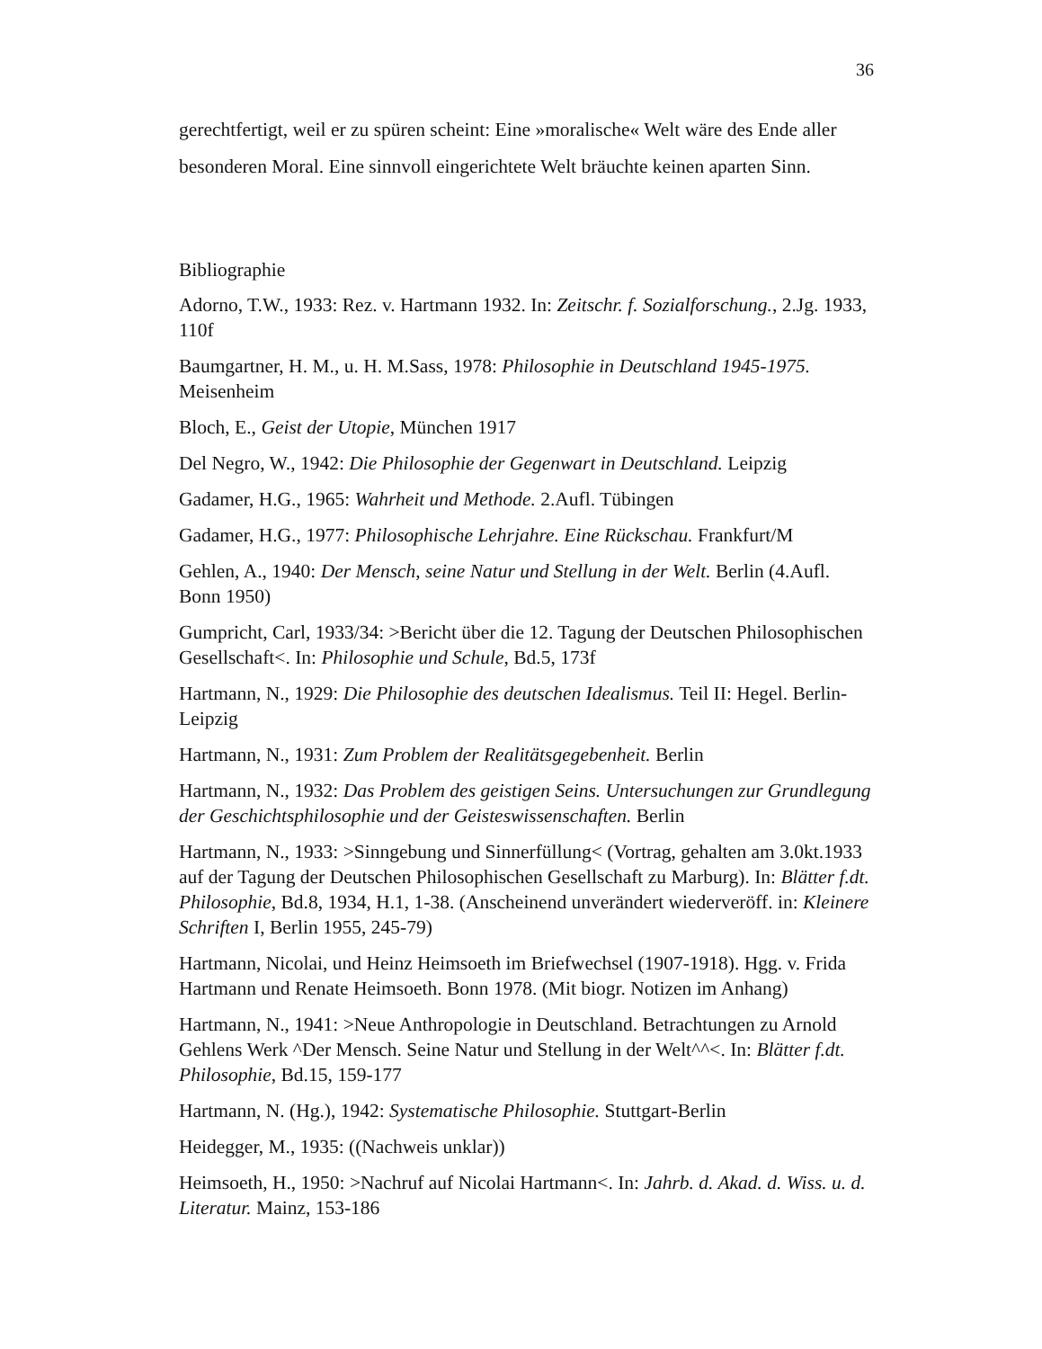36
gerechtfertigt, weil er zu spüren scheint: Eine »moralische« Welt wäre des Ende aller besonderen Moral. Eine sinnvoll eingerichtete Welt bräuchte keinen aparten Sinn.
Bibliographie
Adorno, T.W., 1933: Rez. v. Hartmann 1932. In: Zeitschr. f. Sozialforschung., 2.Jg. 1933, 110f
Baumgartner, H. M., u. H. M.Sass, 1978: Philosophie in Deutschland 1945-1975. Meisenheim
Bloch, E., Geist der Utopie, München 1917
Del Negro, W., 1942: Die Philosophie der Gegenwart in Deutschland. Leipzig
Gadamer, H.G., 1965: Wahrheit und Methode. 2.Aufl. Tübingen
Gadamer, H.G., 1977: Philosophische Lehrjahre. Eine Rückschau. Frankfurt/M
Gehlen, A., 1940: Der Mensch, seine Natur und Stellung in der Welt. Berlin (4.Aufl. Bonn 1950)
Gumpricht, Carl, 1933/34: >Bericht über die 12. Tagung der Deutschen Philosophischen Gesellschaft<. In: Philosophie und Schule, Bd.5, 173f
Hartmann, N., 1929: Die Philosophie des deutschen Idealismus. Teil II: Hegel. Berlin-Leipzig
Hartmann, N., 1931: Zum Problem der Realitätsgegebenheit. Berlin
Hartmann, N., 1932: Das Problem des geistigen Seins. Untersuchungen zur Grundlegung der Geschichtsphilosophie und der Geisteswissenschaften. Berlin
Hartmann, N., 1933: >Sinngebung und Sinnerfüllung< (Vortrag, gehalten am 3.0kt.1933 auf der Tagung der Deutschen Philosophischen Gesellschaft zu Marburg). In: Blätter f.dt. Philosophie, Bd.8, 1934, H.1, 1-38. (Anscheinend unverändert wiederveröff. in: Kleinere Schriften I, Berlin 1955, 245-79)
Hartmann, Nicolai, und Heinz Heimsoeth im Briefwechsel (1907-1918). Hgg. v. Frida Hartmann und Renate Heimsoeth. Bonn 1978. (Mit biogr. Notizen im Anhang)
Hartmann, N., 1941: >Neue Anthropologie in Deutschland. Betrachtungen zu Arnold Gehlens Werk ^Der Mensch. Seine Natur und Stellung in der Welt^^<. In: Blätter f.dt. Philosophie, Bd.15, 159-177
Hartmann, N. (Hg.), 1942: Systematische Philosophie. Stuttgart-Berlin
Heidegger, M., 1935: ((Nachweis unklar))
Heimsoeth, H., 1950: >Nachruf auf Nicolai Hartmann<. In: Jahrb. d. Akad. d. Wiss. u. d. Literatur. Mainz, 153-186